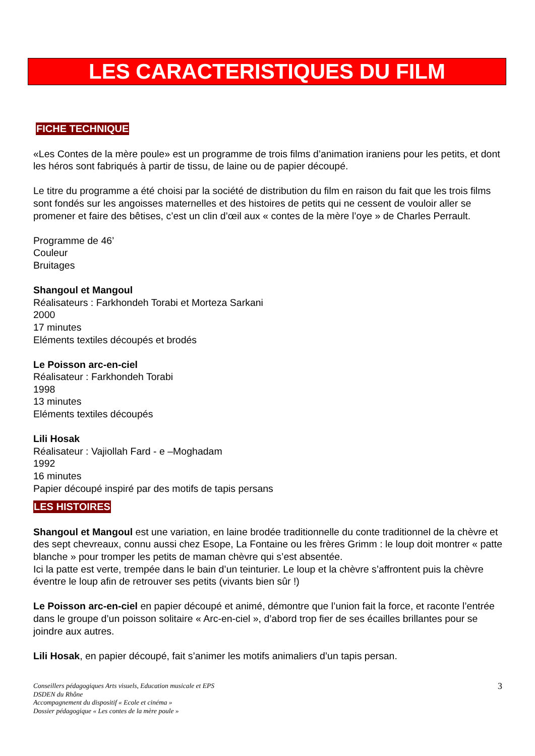LES CARACTERISTIQUES DU FILM
FICHE TECHNIQUE
«Les Contes de la mère poule» est un programme de trois films d’animation iraniens pour les petits, et dont les héros sont fabriqués à partir de tissu, de laine ou de papier découpé.
Le titre du programme a été choisi par la société de distribution du film en raison du fait que les trois films sont fondés sur les angoisses maternelles et des histoires de petits qui ne cessent de vouloir aller se promener et faire des bêtises, c’est un clin d’œil aux « contes de la mère l’oye » de Charles Perrault.
Programme de 46’
Couleur
Bruitages
Shangoul et Mangoul
Réalisateurs : Farkhondeh Torabi et Morteza Sarkani
2000
17 minutes
Eléments textiles découpés et brodés
Le Poisson arc-en-ciel
Réalisateur : Farkhondeh Torabi
1998
13 minutes
Eléments textiles découpés
Lili Hosak
Réalisateur : Vajiollah Fard - e –Moghadam
1992
16 minutes
Papier découpé inspiré par des motifs de tapis persans
LES HISTOIRES
Shangoul et Mangoul est une variation, en laine brodée traditionnelle du conte traditionnel de la chèvre et des sept chevreaux, connu aussi chez Esope, La Fontaine ou les frères Grimm : le loup doit montrer « patte blanche » pour tromper les petits de maman chèvre qui s’est absentée.
Ici la patte est verte, trempée dans le bain d’un teinturier. Le loup et la chèvre s’affrontent puis la chèvre éventre le loup afin de retrouver ses petits (vivants bien sûr !)
Le Poisson arc-en-ciel en papier découpé et animé, démontre que l’union fait la force, et raconte l’entrée dans le groupe d’un poisson solitaire « Arc-en-ciel », d’abord trop fier de ses écailles brillantes pour se joindre aux autres.
Lili Hosak, en papier découpé, fait s’animer les motifs animaliers d’un tapis persan.
3 Conseillers pédagogiques Arts visuels, Education musicale et EPS
DSDEN du Rhône
Accompagnement du dispositif « Ecole et cinéma »
Dossier pédagogique « Les contes de la mère poule »